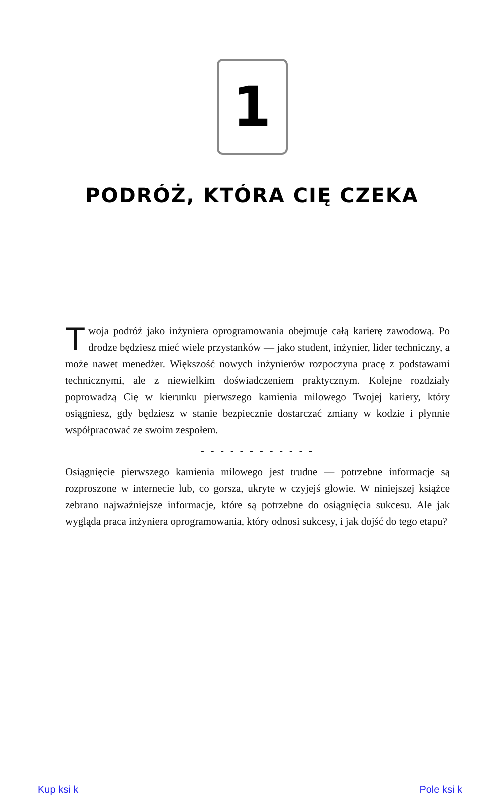1
PODRÓŻ, KTÓRA CIĘ CZEKA
Twoja podróż jako inżyniera oprogramowania obejmuje całą karierę zawodową. Po drodze będziesz mieć wiele przystanków — jako student, inżynier, lider techniczny, a może nawet menedżer. Większość nowych inżynierów rozpoczyna pracę z podstawami technicznymi, ale z niewielkim doświadczeniem praktycznym. Kolejne rozdziały poprowadzą Cię w kierunku pierwszego kamienia milowego Twojej kariery, który osiągniesz, gdy będziesz w stanie bezpiecznie dostarczać zmiany w kodzie i płynnie współpracować ze swoim zespołem.
- - - - - - - - - - - -
Osiągnięcie pierwszego kamienia milowego jest trudne — potrzebne informacje są rozproszone w internecie lub, co gorsza, ukryte w czyjejś głowie. W niniejszej książce zebrano najważniejsze informacje, które są potrzebne do osiągnięcia sukcesu. Ale jak wygląda praca inżyniera oprogramowania, który odnosi sukcesy, i jak dojść do tego etapu?
Kup ksi k Pole ksi k